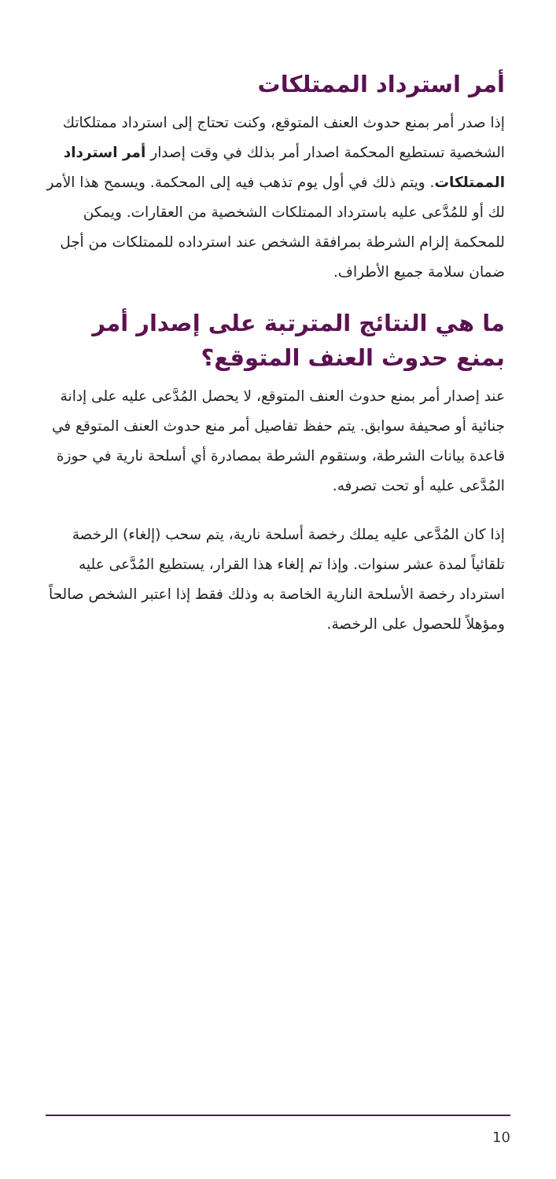أمر استرداد الممتلكات
إذا صدر أمر بمنع حدوث العنف المتوقع، وكنت تحتاج إلى استرداد ممتلكاتك الشخصية تستطيع المحكمة اصدار أمر بذلك في وقت إصدار أمر استرداد الممتلكات. ويتم ذلك في أول يوم تذهب فيه إلى المحكمة. ويسمح هذا الأمر لك أو للمُدَّعى عليه باسترداد الممتلكات الشخصية من العقارات. ويمكن للمحكمة إلزام الشرطة بمرافقة الشخص عند استرداده للممتلكات من أجل ضمان سلامة جميع الأطراف.
ما هي النتائج المترتبة على إصدار أمر بمنع حدوث العنف المتوقع؟
عند إصدار أمر بمنع حدوث العنف المتوقع، لا يحصل المُدَّعى عليه على إدانة جنائية أو صحيفة سوابق. يتم حفظ تفاصيل أمر منع حدوث العنف المتوقع في قاعدة بيانات الشرطة، وستقوم الشرطة بمصادرة أي أسلحة نارية في حوزة المُدَّعى عليه أو تحت تصرفه.
إذا كان المُدَّعى عليه يملك رخصة أسلحة نارية، يتم سحب (إلغاء) الرخصة تلقائياً لمدة عشر سنوات. وإذا تم إلغاء هذا القرار، يستطيع المُدَّعى عليه استرداد رخصة الأسلحة النارية الخاصة به وذلك فقط إذا اعتبر الشخص صالحاً ومؤهلاً للحصول على الرخصة.
10